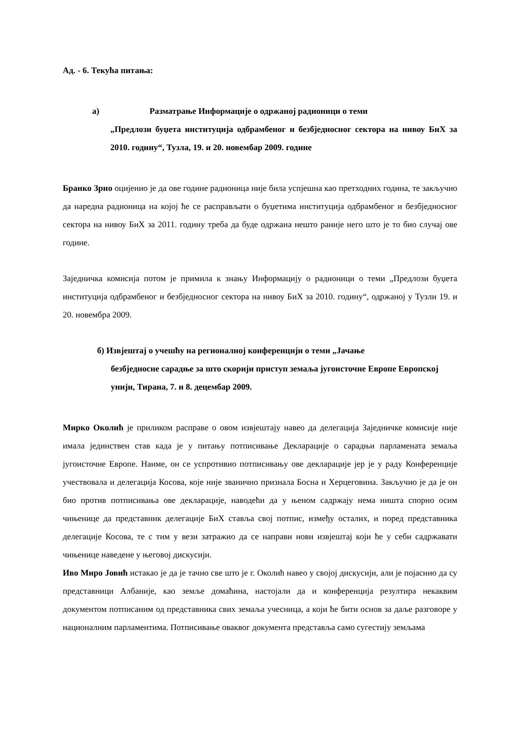Ад. - 6. Текућа питања:
а) Разматрање Информације о одржаној радионици о теми
„Предлози буџета институција одбрамбеног и безбједносног сектора на нивоу БиХ за 2010. годину“, Тузла, 19. и 20. новембар 2009. године
Бранко Зрно оцијенио је да ове године радионица није била успјешна као претходних година, те закључио да наредна радионица на којој ће се расправљати о буџетима институција одбрамбеног и безбједносног сектора на нивоу БиХ за 2011. годину треба да буде одржана нешто раније него што је то био случај ове године.
Заједничка комисија потом је примила к знању Информацију о радионици о теми „Предлози буџета институција одбрамбеног и безбједносног сектора на нивоу БиХ за 2010. годину“, одржаној у Тузли 19. и 20. новембра 2009.
б) Извјештај о учешћу на регионалној конференцији о теми „Јачање
безбједносне сарадње за што скорији приступ земаља југоисточне Европе Европској унији, Тирана, 7. и 8. децембар 2009.
Мирко Околић је приликом расправе о овом извјештају навео да делегација Заједничке комисије није имала јединствен став када је у питању потписивање Декларације о сарадњи парламената земаља југоисточне Европе. Наиме, он се успротивио потписивању ове декларације јер је у раду Конференције учествовала и делегација Косова, које није званично признала Босна и Херцеговина. Закључио је да је он био против потписивања ове декларације, наводећи да у њеном садржају нема ништа спорно осим чињенице да представник делегације БиХ ставља свој потпис, између осталих, и поред представника делегације Косова, те с тим у вези затражио да се направи нови извјештај који ће у себи садржавати чињенице наведене у његовој дискусији.
Иво Миро Јовић истакао је да је тачно све што је г. Околић навео у својој дискусији, али је појаснио да су представници Албаније, као земље домаћина, настојали да и конференција резултира некаквим документом потписаним од представника свих земаља учесница, а који ће бити основ за даље разговоре у националним парламентима. Потписивање оваквог документа представља само сугестију земљама